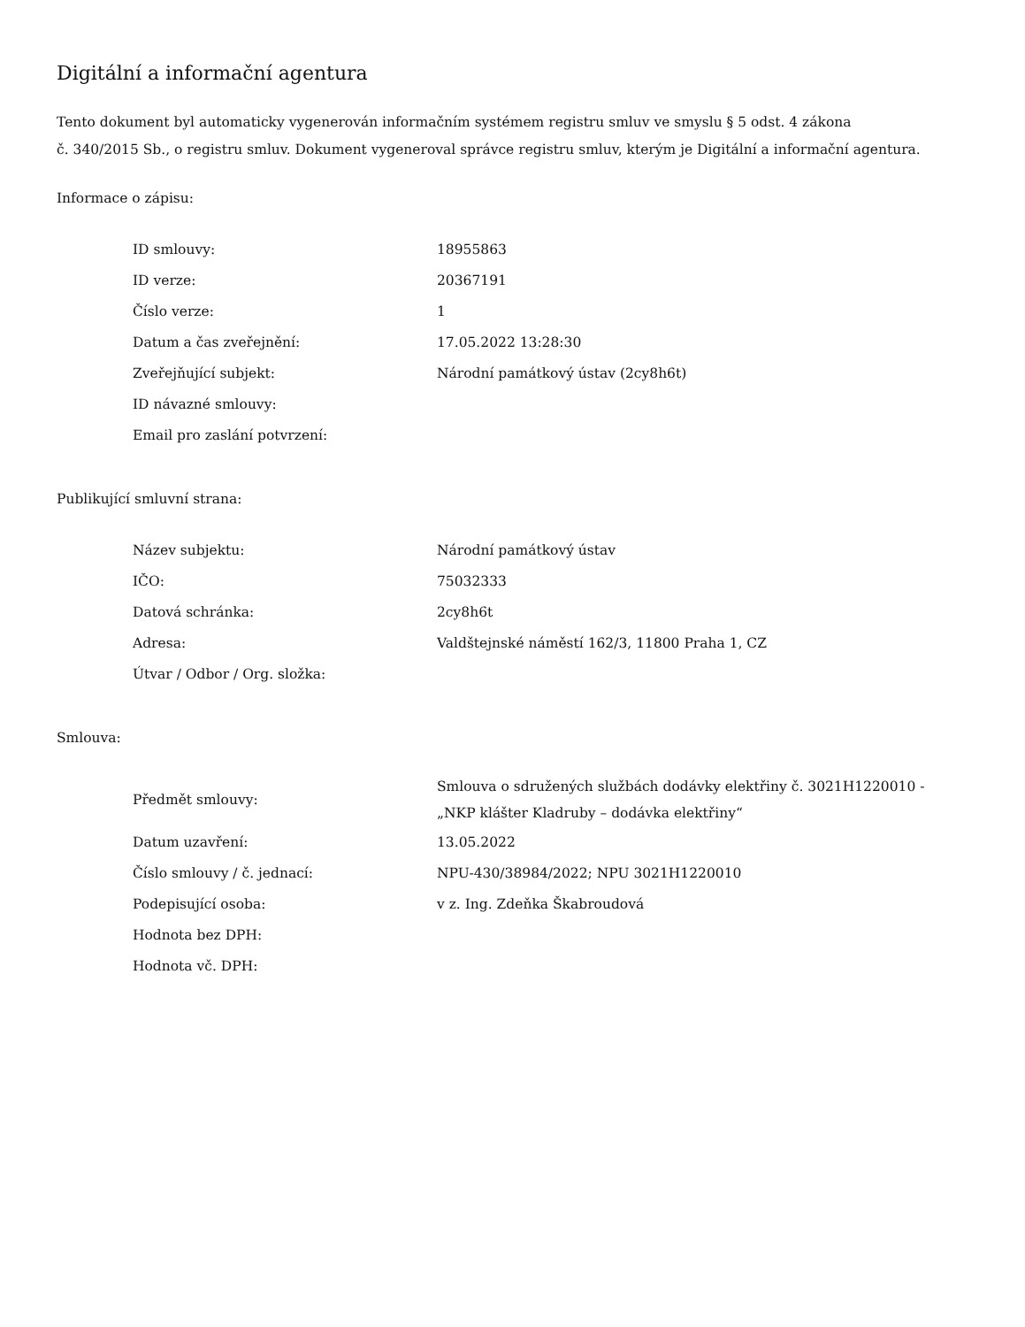Digitální a informační agentura
Tento dokument byl automaticky vygenerován informačním systémem registru smluv ve smyslu § 5 odst. 4 zákona
č. 340/2015 Sb., o registru smluv. Dokument vygeneroval správce registru smluv, kterým je Digitální a informační agentura.
Informace o zápisu:
| ID smlouvy: | 18955863 |
| ID verze: | 20367191 |
| Číslo verze: | 1 |
| Datum a čas zveřejnění: | 17.05.2022 13:28:30 |
| Zveřejňující subjekt: | Národní památkový ústav (2cy8h6t) |
| ID návazné smlouvy: | |
| Email pro zaslání potvrzení: | |
Publikující smluvní strana:
| Název subjektu: | Národní památkový ústav |
| IČO: | 75032333 |
| Datová schránka: | 2cy8h6t |
| Adresa: | Valdštejnské náměstí 162/3, 11800 Praha 1, CZ |
| Útvar / Odbor / Org. složka: | |
Smlouva:
| Předmět smlouvy: | Smlouva o sdružených službách dodávky elektřiny č. 3021H1220010 - „NKP klášter Kladruby – dodávka elektřiny“ |
| Datum uzavření: | 13.05.2022 |
| Číslo smlouvy / č. jednací: | NPU-430/38984/2022; NPU 3021H1220010 |
| Podepisující osoba: | v z. Ing. Zdeňka Škabroudová |
| Hodnota bez DPH: | |
| Hodnota vč. DPH: | |